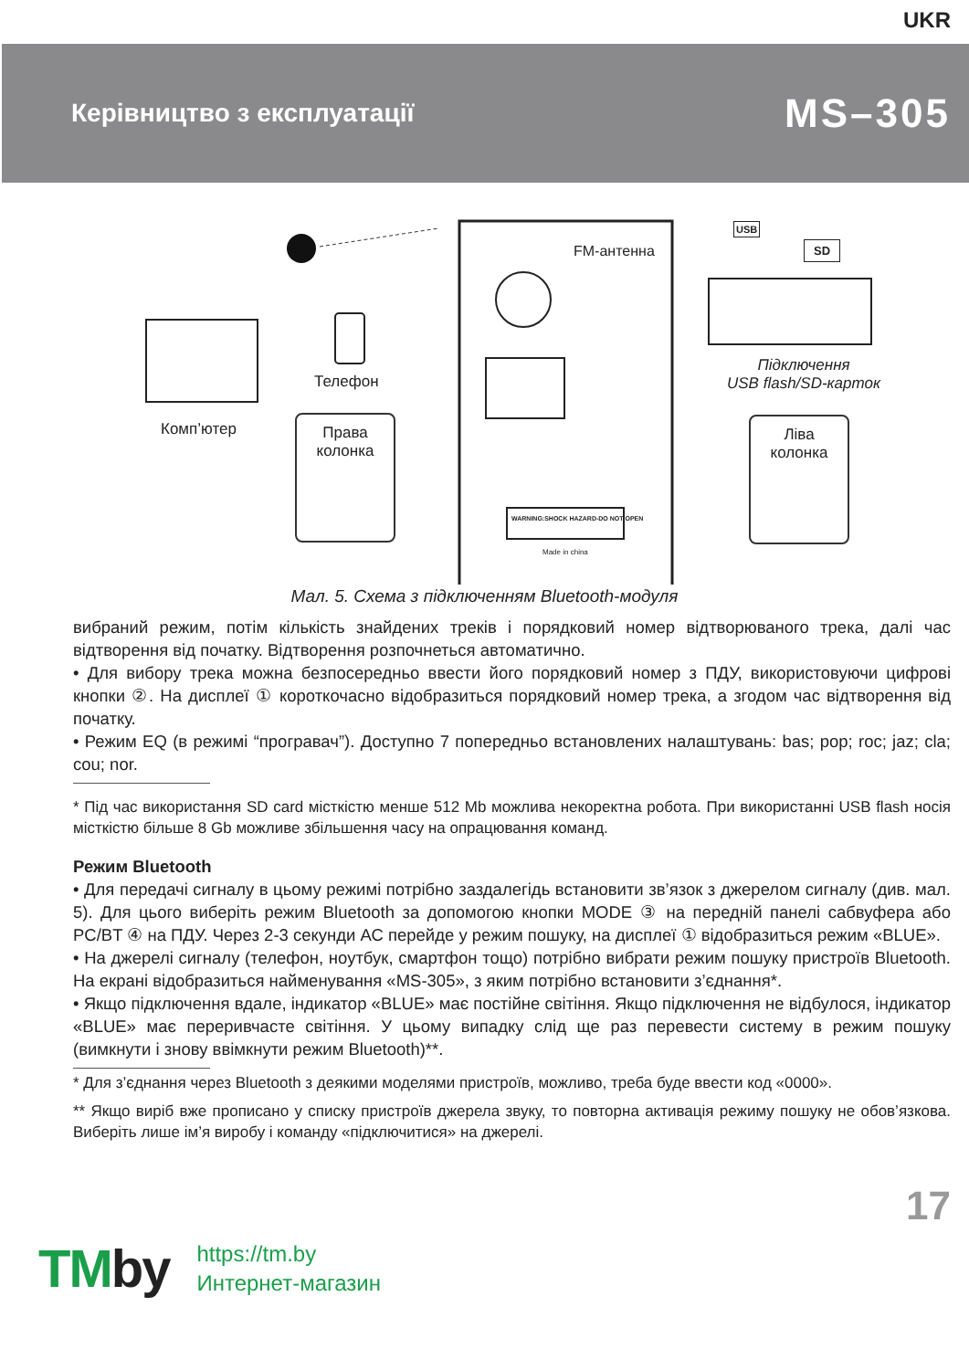UKR
Керівництво з експлуатації
MS–305
FM-антенна
Телефон
Комп’ютер
Права
колонка
Ліва
колонка
Підключення
USB flash/SD-карток
SD
USB
WARNING:SHOCK HAZARD-DO NOT OPEN
Made in china
Мал. 5. Схема з підключенням Bluetooth-модуля
вибраний режим, потім кількість знайдених треків і порядковий номер відтворюваного трека, далі час відтворення від початку. Відтворення розпочнеться автоматично.
• Для вибору трека можна безпосередньо ввести його порядковий номер з ПДУ, використовуючи цифрові кнопки ②. На дисплеї ① короткочасно відобразиться порядковий номер трека, а згодом час відтворення від початку.
• Режим EQ (в режимі “програвач”). Доступно 7 попередньо встановлених налаштувань: bas; pop; roc; jaz; cla; cou; nor.
* Під час використання SD card місткістю менше 512 Mb можлива некоректна робота. При використанні USB flash носія місткістю більше 8 Gb можливе збільшення часу на опрацювання команд.
Режим Bluetooth
• Для передачі сигналу в цьому режимі потрібно заздалегідь встановити зв’язок з джерелом сигналу (див. мал. 5). Для цього виберіть режим Bluetooth за допомогою кнопки MODE ③ на передній панелі сабвуфера або PC/BT ④ на ПДУ. Через 2-3 секунди АС перейде у режим пошуку, на дисплеї ① відобразиться режим «BLUE».
• На джерелі сигналу (телефон, ноутбук, смартфон тощо) потрібно вибрати режим пошуку пристроїв Bluetooth. На екрані відобразиться найменування «MS-305», з яким потрібно встановити з’єднання*.
• Якщо підключення вдале, індикатор «BLUE» має постійне світіння. Якщо підключення не відбулося, індикатор «BLUE» має переривчасте світіння. У цьому випадку слід ще раз перевести систему в режим пошуку (вимкнути і знову ввімкнути режим Bluetooth)**.
* Для з’єднання через Bluetooth з деякими моделями пристроїв, можливо, треба буде ввести код «0000».
** Якщо виріб вже прописано у списку пристроїв джерела звуку, то повторна активація режиму пошуку не обов’язкова. Виберіть лише ім’я виробу і команду «підключитися» на джерелі.
17
TMby
https://tm.by
Интернет-магазин